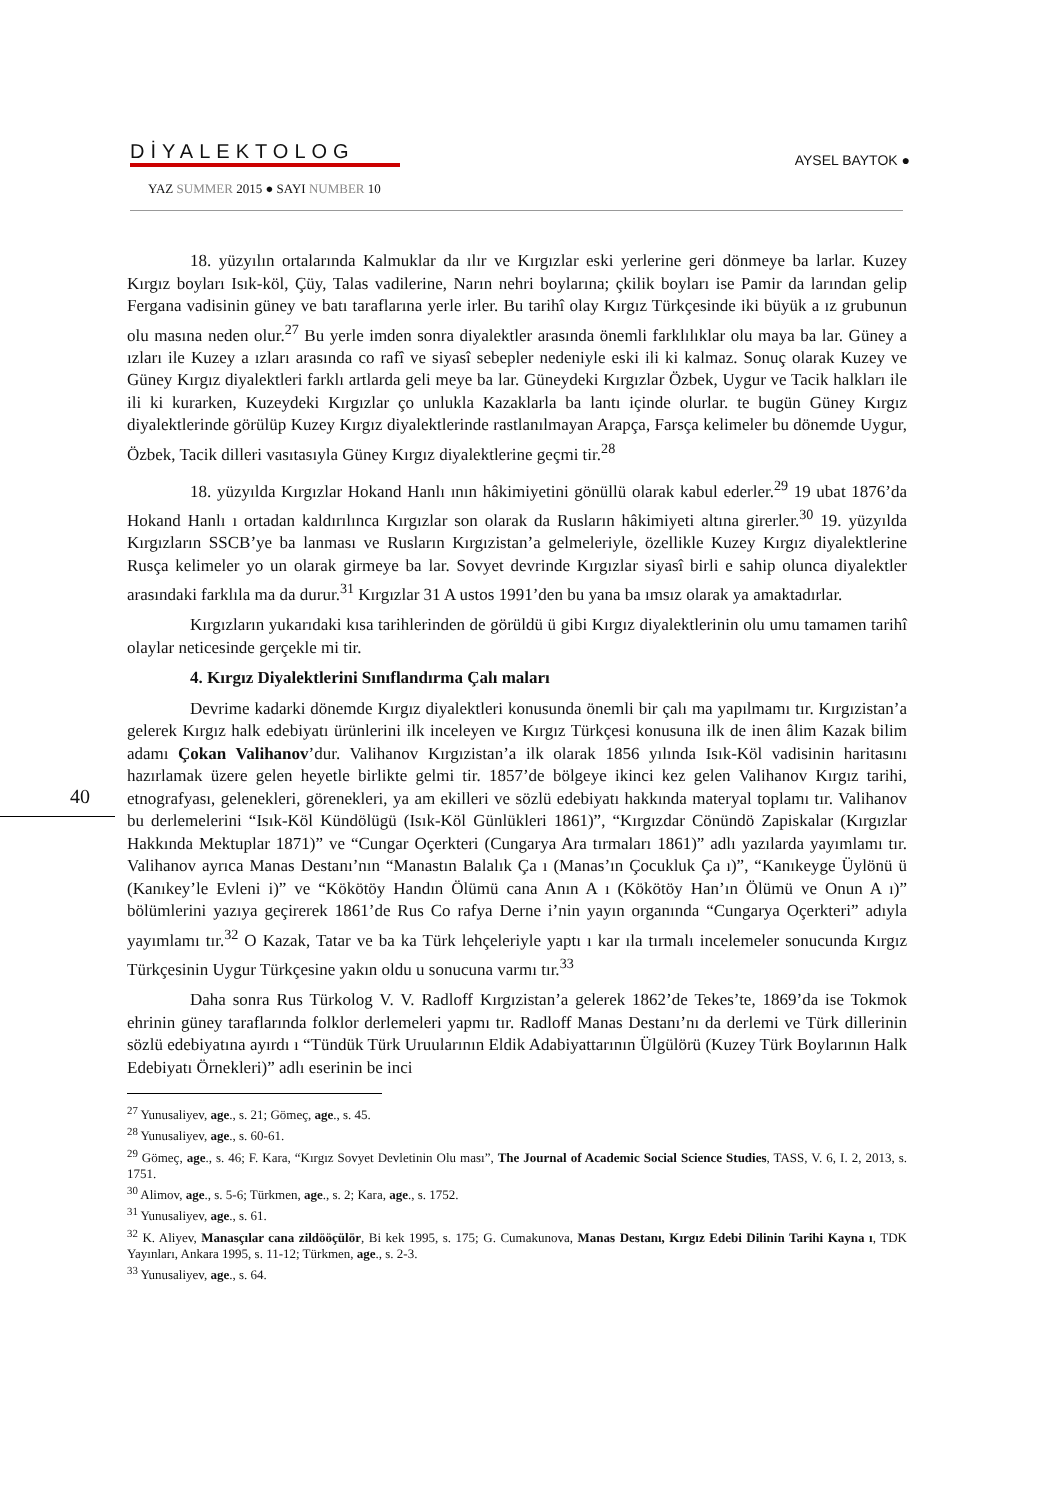DİYALEKTOLOG
YAZ SUMMER 2015 ● SAYI NUMBER 10
AYSEL BAYTOK ●
40
18. yüzyılın ortalarında Kalmuklar da ılır ve Kırgızlar eski yerlerine geri dönmeye ba larlar. Kuzey Kırgız boyları Isık-köl, Çüy, Talas vadilerine, Narın nehri boylarına; çkilik boyları ise Pamir da larından gelip Fergana vadisinin güney ve batı taraflarına yerle irler. Bu tarihî olay Kırgız Türkçesinde iki büyük a ız grubunun olu masına neden olur.<sup>27</sup> Bu yerle imden sonra diyalektler arasında önemli farklılıklar olu maya ba lar. Güney a ızları ile Kuzey a ızları arasında co rafî ve siyasî sebepler nedeniyle eski ili ki kalmaz. Sonuç olarak Kuzey ve Güney Kırgız diyalektleri farklı artlarda geli meye ba lar. Güneydeki Kırgızlar Özbek, Uygur ve Tacik halkları ile ili ki kurarken, Kuzeydeki Kırgızlar ço unlukla Kazaklarla ba lantı içinde olurlar. te bugün Güney Kırgız diyalektlerinde görülüp Kuzey Kırgız diyalektlerinde rastlanılmayan Arapça, Farsça kelimeler bu dönemde Uygur, Özbek, Tacik dilleri vasıtasıyla Güney Kırgız diyalektlerine geçmi tir.<sup>28</sup>
18. yüzyılda Kırgızlar Hokand Hanlı ının hâkimiyetini gönüllü olarak kabul ederler.<sup>29</sup> 19 ubat 1876’da Hokand Hanlı ı ortadan kaldırılınca Kırgızlar son olarak da Rusların hâkimiyeti altına girerler.<sup>30</sup> 19. yüzyılda Kırgızların SSCB’ye ba lanması ve Rusların Kırgızistan’a gelmeleriyle, özellikle Kuzey Kırgız diyalektlerine Rusça kelimeler yo un olarak girmeye ba lar. Sovyet devrinde Kırgızlar siyasî birli e sahip olunca diyalektler arasındaki farklıla ma da durur.<sup>31</sup> Kırgızlar 31 A ustos 1991’den bu yana ba ımsız olarak ya amaktadırlar.
Kırgızların yukarıdaki kısa tarihlerinden de görüldü ü gibi Kırgız diyalektlerinin olu umu tamamen tarihî olaylar neticesinde gerçekle mi tir.
4. Kırgız Diyalektlerini Sınıflandırma Çalı maları
Devrime kadarki dönemde Kırgız diyalektleri konusunda önemli bir çalı ma yapılmamı tır. Kırgızistan’a gelerek Kırgız halk edebiyatı ürünlerini ilk inceleyen ve Kırgız Türkçesi konusuna ilk de inen âlim Kazak bilim adamı Çokan Valihanov’dur. Valihanov Kırgızistan’a ilk olarak 1856 yılında Isık-Köl vadisinin haritasını hazırlamak üzere gelen heyetle birlikte gelmi tir. 1857’de bölgeye ikinci kez gelen Valihanov Kırgız tarihi, etnografyası, gelenekleri, görenekleri, ya am ekilleri ve sözlü edebiyatı hakkında materyal toplamı tır. Valihanov bu derlemelerini “Isık-Köl Kündölügü (Isık-Köl Günlükleri 1861)”, “Kırgızdar Cönündö Zapiskalar (Kırgızlar Hakkında Mektuplar 1871)” ve “Cungar Oçerkteri (Cungarya Ara tırmaları 1861)” adlı yazılarda yayımlamı tır. Valihanov ayrıca Manas Destanı’nın “Manastın Balalık Ça ı (Manas’ın Çocukluk Ça ı)”, “Kanıkeyge Üylönü ü (Kanıkey’le Evleni i)” ve “Kökötöy Handın Ölümü cana Anın A ı (Kökötöy Han’ın Ölümü ve Onun A ı)” bölümlerini yazıya geçirerek 1861’de Rus Co rafya Derne i’nin yayın organında “Cungarya Oçerkteri” adıyla yayımlamı tır.<sup>32</sup> O Kazak, Tatar ve ba ka Türk lehçeleriyle yaptı ı kar ıla tırmalı incelemeler sonucunda Kırgız Türkçesinin Uygur Türkçesine yakın oldu u sonucuna varmı tır.<sup>33</sup>
Daha sonra Rus Türkolog V. V. Radloff Kırgızistan’a gelerek 1862’de Tekes’te, 1869’da ise Tokmok ehrinin güney taraflarında folklor derlemeleri yapmı tır. Radloff Manas Destanı’nı da derlemi ve Türk dillerinin sözlü edebiyatına ayırdı ı “Tündük Türk Uruularının Eldik Adabiyattarının Ülgülörü (Kuzey Türk Boylarının Halk Edebiyatı Örnekleri)” adlı eserinin be inci
<sup>27</sup> Yunusaliyev, age., s. 21; Gömeç, age., s. 45.
<sup>28</sup> Yunusaliyev, age., s. 60-61.
<sup>29</sup> Gömeç, age., s. 46; F. Kara, “Kırgız Sovyet Devletinin Olu ması”, The Journal of Academic Social Science Studies, TASS, V. 6, I. 2, 2013, s. 1751.
<sup>30</sup> Alimov, age., s. 5-6; Türkmen, age., s. 2; Kara, age., s. 1752.
<sup>31</sup> Yunusaliyev, age., s. 61.
<sup>32</sup> K. Aliyev, Manasçılar cana zildööçülör, Bi kek 1995, s. 175; G. Cumakunova, Manas Destanı, Kırgız Edebi Dilinin Tarihi Kayna ı, TDK Yayınları, Ankara 1995, s. 11-12; Türkmen, age., s. 2-3.
<sup>33</sup> Yunusaliyev, age., s. 64.